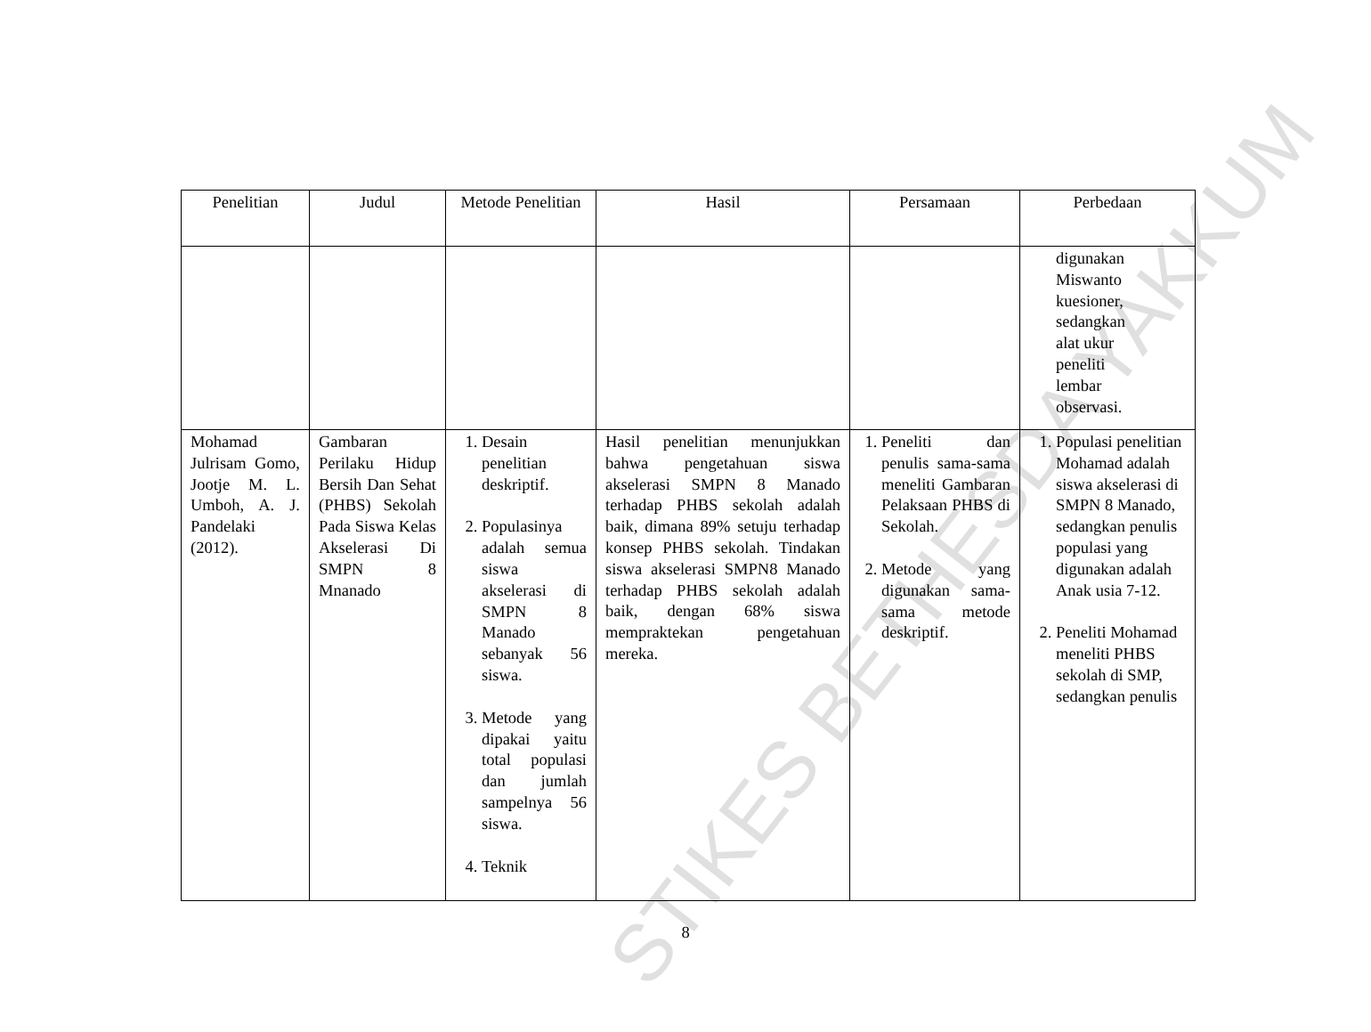STIKES BETHESDA YAKKUM
| Penelitian | Judul | Metode Penelitian | Hasil | Persamaan | Perbedaan |
| --- | --- | --- | --- | --- | --- |
| | | | | | digunakan Miswanto kuesioner, sedangkan alat ukur peneliti lembar observasi. |
| Mohamad Julrisam Gomo, Jootje M. L. Umboh, A. J. Pandelaki (2012). | Gambaran Perilaku Hidup Bersih Dan Sehat (PHBS) Sekolah Pada Siswa Kelas Akselerasi Di SMPN 8 Mnanado | 1. Desain penelitian deskriptif. 2. Populasinya adalah semua siswa akselerasi di SMPN 8 Manado sebanyak 56 siswa. 3. Metode yang dipakai yaitu total populasi dan jumlah sampelnya 56 siswa. 4. Teknik | Hasil penelitian menunjukkan bahwa pengetahuan siswa akselerasi SMPN 8 Manado terhadap PHBS sekolah adalah baik, dimana 89% setuju terhadap konsep PHBS sekolah. Tindakan siswa akselerasi SMPN8 Manado terhadap PHBS sekolah adalah baik, dengan 68% siswa mempraktekan pengetahuan mereka. | 1. Peneliti dan penulis sama-sama meneliti Gambaran Pelaksaan PHBS di Sekolah. 2. Metode yang digunakan sama-sama metode deskriptif. | 1. Populasi penelitian Mohamad adalah siswa akselerasi di SMPN 8 Manado, sedangkan penulis populasi yang digunakan adalah Anak usia 7-12. 2. Peneliti Mohamad meneliti PHBS sekolah di SMP, sedangkan penulis |
8